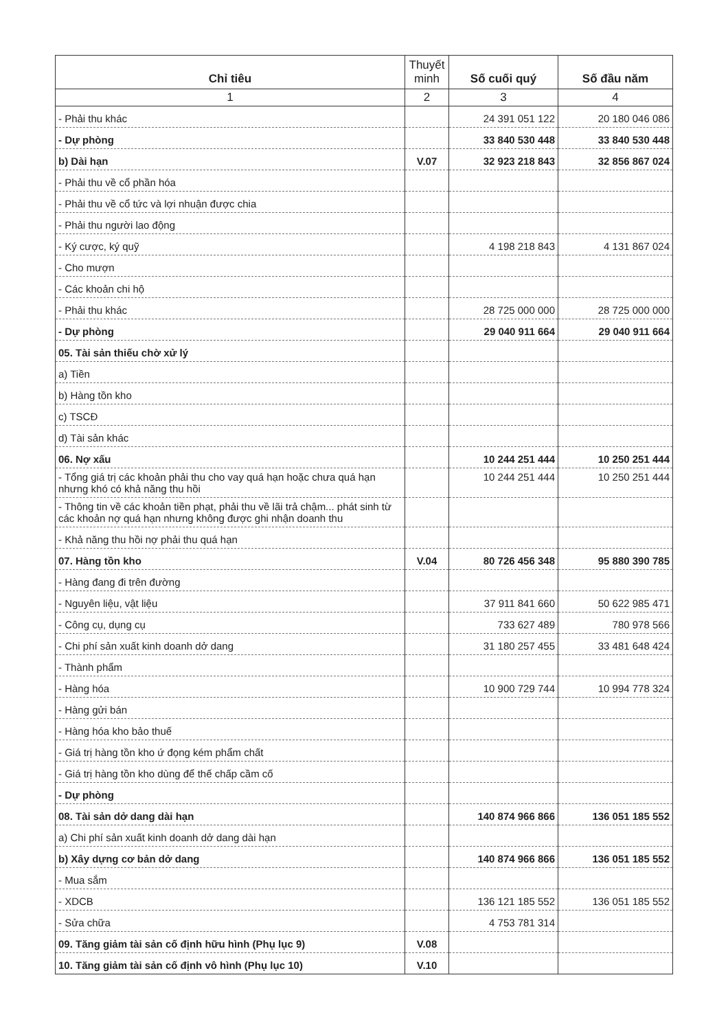| Chỉ tiêu | Thuyết minh | Số cuối quý | Số đầu năm |
| --- | --- | --- | --- |
| 1 | 2 | 3 | 4 |
| - Phải thu khác | | 24 391 051 122 | 20 180 046 086 |
| - Dự phòng | | 33 840 530 448 | 33 840 530 448 |
| b) Dài hạn | V.07 | 32 923 218 843 | 32 856 867 024 |
| - Phải thu về cổ phần hóa | | | |
| - Phải thu về cổ tức và lợi nhuận được chia | | | |
| - Phải thu người lao động | | | |
| - Ký cược, ký quỹ | | 4 198 218 843 | 4 131 867 024 |
| - Cho mượn | | | |
| - Các khoản chi hộ | | | |
| - Phải thu khác | | 28 725 000 000 | 28 725 000 000 |
| - Dự phòng | | 29 040 911 664 | 29 040 911 664 |
| 05. Tài sản thiếu chờ xử lý | | | |
| a) Tiền | | | |
| b) Hàng tồn kho | | | |
| c) TSCĐ | | | |
| d) Tài sản khác | | | |
| 06. Nợ xấu | | 10 244 251 444 | 10 250 251 444 |
| - Tổng giá trị các khoản phải thu cho vay quá hạn hoặc chưa quá hạn nhưng khó có khả năng thu hồi | | 10 244 251 444 | 10 250 251 444 |
| - Thông tin về các khoản tiền phạt, phải thu về lãi trả chậm... phát sinh từ các khoản nợ quá hạn nhưng không được ghi nhận doanh thu | | | |
| - Khả năng thu hồi nợ phải thu quá hạn | | | |
| 07. Hàng tồn kho | V.04 | 80 726 456 348 | 95 880 390 785 |
| - Hàng đang đi trên đường | | | |
| - Nguyên liệu, vật liệu | | 37 911 841 660 | 50 622 985 471 |
| - Công cụ, dụng cụ | | 733 627 489 | 780 978 566 |
| - Chi phí sản xuất kinh doanh dở dang | | 31 180 257 455 | 33 481 648 424 |
| - Thành phẩm | | | |
| - Hàng hóa | | 10 900 729 744 | 10 994 778 324 |
| - Hàng gửi bán | | | |
| - Hàng hóa kho bảo thuế | | | |
| - Giá trị hàng tồn kho ứ đọng kém phẩm chất | | | |
| - Giá trị hàng tồn kho dùng để thế chấp cầm cố | | | |
| - Dự phòng | | | |
| 08. Tài sản dở dang dài hạn | | 140 874 966 866 | 136 051 185 552 |
| a) Chi phí sản xuất kinh doanh dở dang dài hạn | | | |
| b) Xây dựng cơ bản dở dang | | 140 874 966 866 | 136 051 185 552 |
| - Mua sắm | | | |
| - XDCB | | 136 121 185 552 | 136 051 185 552 |
| - Sửa chữa | | 4 753 781 314 | |
| 09. Tăng giảm tài sản cố định hữu hình (Phụ lục 9) | V.08 | | |
| 10. Tăng giảm tài sản cố định vô hình (Phụ lục 10) | V.10 | | |